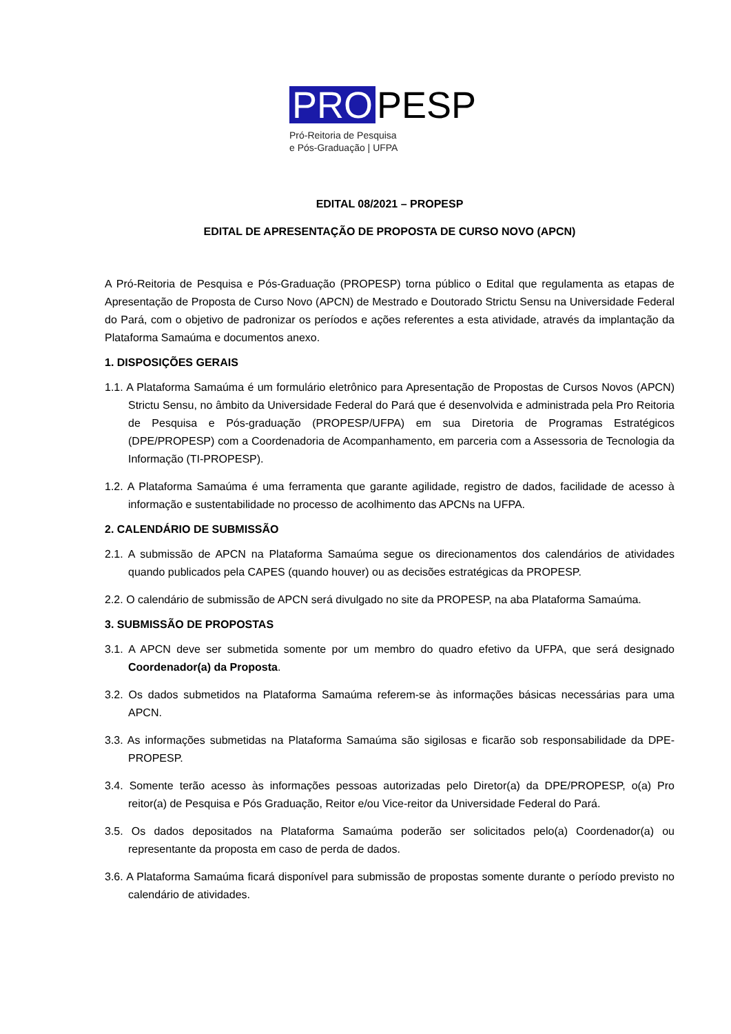PRO PESP
Pró-Reitoria de Pesquisa
e Pós-Graduação | UFPA
EDITAL 08/2021 – PROPESP
EDITAL DE APRESENTAÇÃO DE PROPOSTA DE CURSO NOVO (APCN)
A Pró-Reitoria de Pesquisa e Pós-Graduação (PROPESP) torna público o Edital que regulamenta as etapas de Apresentação de Proposta de Curso Novo (APCN) de Mestrado e Doutorado Strictu Sensu na Universidade Federal do Pará, com o objetivo de padronizar os períodos e ações referentes a esta atividade, através da implantação da Plataforma Samaúma e documentos anexo.
1. DISPOSIÇÕES GERAIS
1.1. A Plataforma Samaúma é um formulário eletrônico para Apresentação de Propostas de Cursos Novos (APCN) Strictu Sensu, no âmbito da Universidade Federal do Pará que é desenvolvida e administrada pela Pro Reitoria de Pesquisa e Pós-graduação (PROPESP/UFPA) em sua Diretoria de Programas Estratégicos (DPE/PROPESP) com a Coordenadoria de Acompanhamento, em parceria com a Assessoria de Tecnologia da Informação (TI-PROPESP).
1.2. A Plataforma Samaúma é uma ferramenta que garante agilidade, registro de dados, facilidade de acesso à informação e sustentabilidade no processo de acolhimento das APCNs na UFPA.
2. CALENDÁRIO DE SUBMISSÃO
2.1. A submissão de APCN na Plataforma Samaúma segue os direcionamentos dos calendários de atividades quando publicados pela CAPES (quando houver) ou as decisões estratégicas da PROPESP.
2.2. O calendário de submissão de APCN será divulgado no site da PROPESP, na aba Plataforma Samaúma.
3. SUBMISSÃO DE PROPOSTAS
3.1. A APCN deve ser submetida somente por um membro do quadro efetivo da UFPA, que será designado Coordenador(a) da Proposta.
3.2. Os dados submetidos na Plataforma Samaúma referem-se às informações básicas necessárias para uma APCN.
3.3. As informações submetidas na Plataforma Samaúma são sigilosas e ficarão sob responsabilidade da DPE-PROPESP.
3.4. Somente terão acesso às informações pessoas autorizadas pelo Diretor(a) da DPE/PROPESP, o(a) Pro reitor(a) de Pesquisa e Pós Graduação, Reitor e/ou Vice-reitor da Universidade Federal do Pará.
3.5. Os dados depositados na Plataforma Samaúma poderão ser solicitados pelo(a) Coordenador(a) ou representante da proposta em caso de perda de dados.
3.6. A Plataforma Samaúma ficará disponível para submissão de propostas somente durante o período previsto no calendário de atividades.